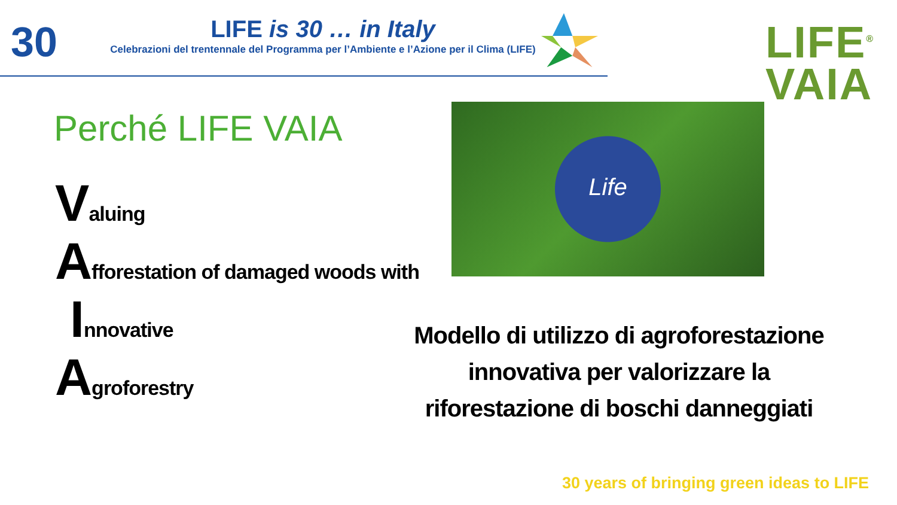30
LIFE is 30 … in Italy
Celebrazioni del trentennale del Programma per l’Ambiente e l’Azione per il Clima (LIFE)
LIFE<sup>®</sup>
VAIA
Perché LIFE VAIA
Valuing
Afforestation of damaged woods with
Innovative
Agroforestry
Life
Modello di utilizzo di agroforestazione innovativa per valorizzare la riforestazione di boschi danneggiati
30 years of bringing green ideas to LIFE